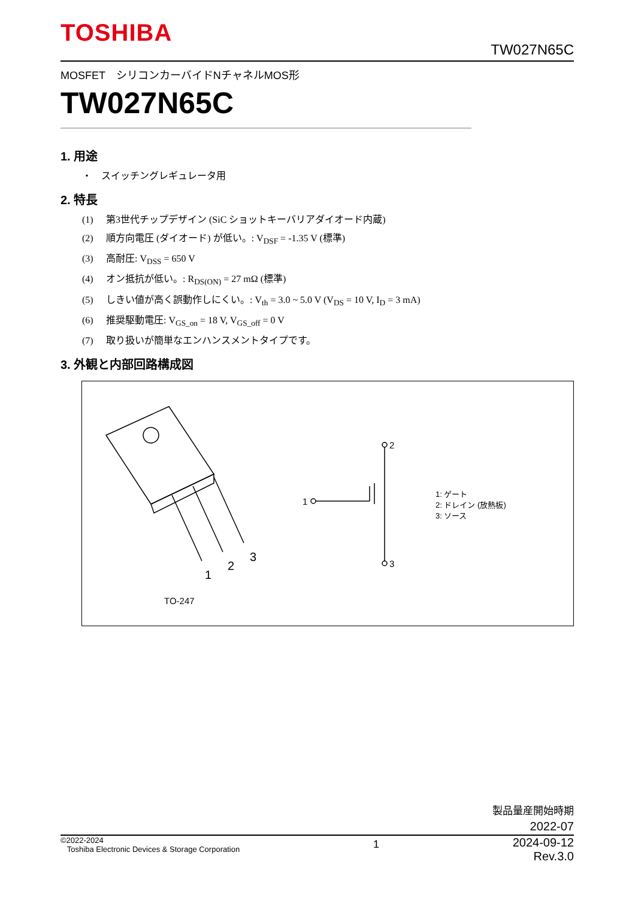TOSHIBA
TW027N65C
MOSFET　シリコンカーバイドNチャネルMOS形
TW027N65C
1. 用途
・　スイッチングレギュレータ用
2. 特長
(1) 第3世代チップデザイン (SiC ショットキーバリアダイオード内蔵)
(2) 順方向電圧 (ダイオード) が低い。: V<sub>DSF</sub> = -1.35 V (標準)
(3) 高耐圧: V<sub>DSS</sub> = 650 V
(4) オン抵抗が低い。: R<sub>DS(ON)</sub> = 27 mΩ (標準)
(5) しきい値が高く誤動作しにくい。: V<sub>th</sub> = 3.0 ~ 5.0 V (V<sub>DS</sub> = 10 V, I<sub>D</sub> = 3 mA)
(6) 推奨駆動電圧: V<sub>GS_on</sub> = 18 V, V<sub>GS_off</sub> = 0 V
(7) 取り扱いが簡単なエンハンスメントタイプです。
3. 外観と内部回路構成図
1
2
3
1
2
3
1: ゲート
2: ドレイン (放熱板)
3: ソース
TO-247
製品量産開始時期
2022-07
©2022-2024
Toshiba Electronic Devices & Storage Corporation
1
2024-09-12
Rev.3.0